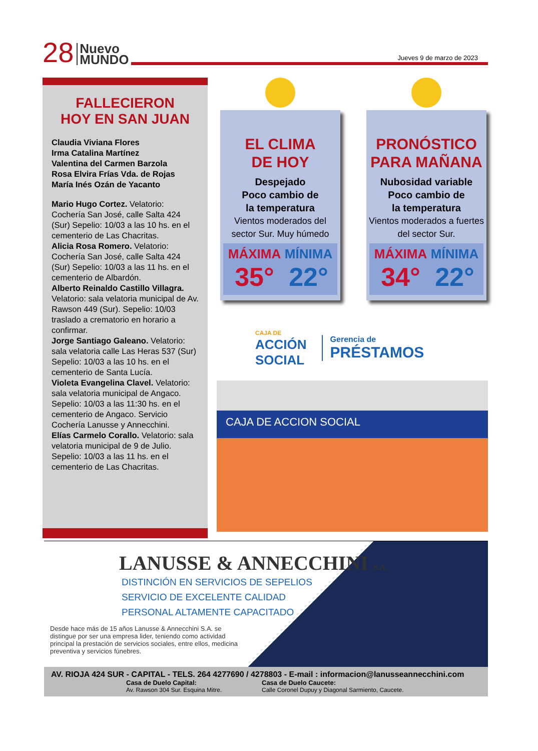28 Nuevo
MUNDO
Jueves 9 de marzo de 2023
FALLECIERON
HOY EN SAN JUAN
Claudia Viviana Flores
Irma Catalina Martínez
Valentina del Carmen Barzola
Rosa Elvira Frías Vda. de Rojas
María Inés Ozán de Yacanto
Mario Hugo Cortez. Velatorio: Cochería San José, calle Salta 424 (Sur) Sepelio: 10/03 a las 10 hs. en el cementerio de Las Chacritas.
Alicia Rosa Romero. Velatorio: Cochería San José, calle Salta 424 (Sur) Sepelio: 10/03 a las 11 hs. en el cementerio de Albardón.
Alberto Reinaldo Castillo Villagra. Velatorio: sala velatoria municipal de Av. Rawson 449 (Sur). Sepelio: 10/03 traslado a crematorio en horario a confirmar.
Jorge Santiago Galeano. Velatorio: sala velatoria calle Las Heras 537 (Sur) Sepelio: 10/03 a las 10 hs. en el cementerio de Santa Lucía.
Violeta Evangelina Clavel. Velatorio: sala velatoria municipal de Angaco. Sepelio: 10/03 a las 11:30 hs. en el cementerio de Angaco. Servicio Cochería Lanusse y Annecchini.
Elías Carmelo Corallo. Velatorio: sala velatoria municipal de 9 de Julio. Sepelio: 10/03 a las 11 hs. en el cementerio de Las Chacritas.
EL CLIMA
DE HOY
Despejado
Poco cambio de
la temperatura
Vientos moderados del
sector Sur. Muy húmedo
MÁXIMA
35°
MÍNIMA
22°
PRONÓSTICO
PARA MAÑANA
Nubosidad variable
Poco cambio de
la temperatura
Vientos moderados a fuertes
del sector Sur.
MÁXIMA
34°
MÍNIMA
22°
CAJA DE
ACCIÓN
SOCIAL
Gerencia de
PRÉSTAMOS
CAJA DE ACCION SOCIAL
LANUSSE & ANNECCHINI S.A.
DISTINCIÓN EN SERVICIOS DE SEPELIOS
SERVICIO DE EXCELENTE CALIDAD
PERSONAL ALTAMENTE CAPACITADO
Desde hace más de 15 años Lanusse & Annecchini S.A. se distingue por ser una empresa lider, teniendo como actividad principal la prestación de servicios sociales, entre ellos, medicina preventiva y servicios fúnebres.
AV. RIOJA 424 SUR - CAPITAL - TELS. 264 4277690 / 4278803 - E-mail : informacion@lanusseannecchini.com
Casa de Duelo Capital:
Av. Rawson 304 Sur. Esquina Mitre.
Casa de Duelo Caucete:
Calle Coronel Dupuy y Diagonal Sarmiento, Caucete.